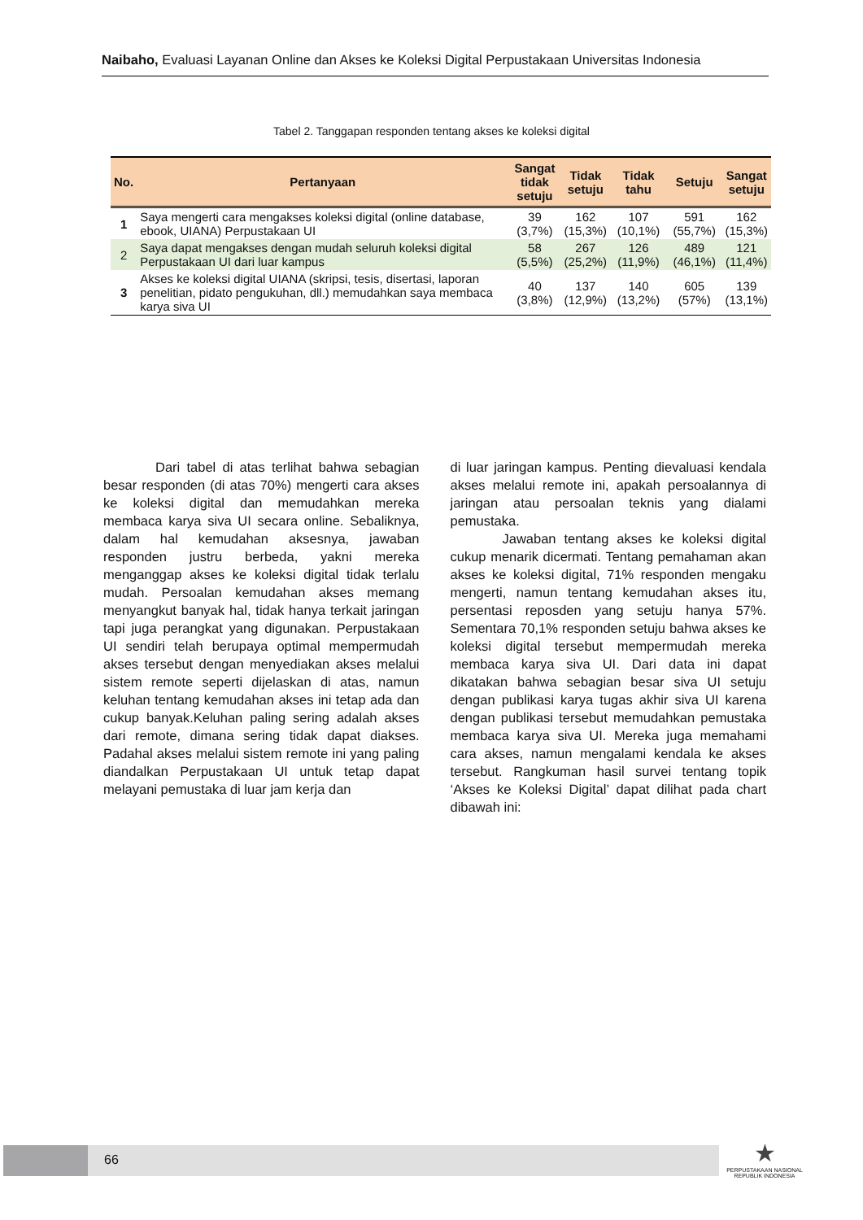Naibaho, Evaluasi Layanan Online dan Akses ke Koleksi Digital Perpustakaan Universitas Indonesia
Tabel 2. Tanggapan responden tentang akses ke koleksi digital
| No. | Pertanyaan | Sangat tidak setuju | Tidak setuju | Tidak tahu | Setuju | Sangat setuju |
| --- | --- | --- | --- | --- | --- | --- |
| 1 | Saya mengerti cara mengakses koleksi digital (online database, ebook, UIANA) Perpustakaan UI | 39 (3,7%) | 162 (15,3%) | 107 (10,1%) | 591 (55,7%) | 162 (15,3%) |
| 2 | Saya dapat mengakses dengan mudah seluruh koleksi digital Perpustakaan UI dari luar kampus | 58 (5,5%) | 267 (25,2%) | 126 (11,9%) | 489 (46,1%) | 121 (11,4%) |
| 3 | Akses ke koleksi digital UIANA (skripsi, tesis, disertasi, laporan penelitian, pidato pengukuhan, dll.) memudahkan saya membaca karya siva UI | 40 (3,8%) | 137 (12,9%) | 140 (13,2%) | 605 (57%) | 139 (13,1%) |
Dari tabel di atas terlihat bahwa sebagian besar responden (di atas 70%) mengerti cara akses ke koleksi digital dan memudahkan mereka membaca karya siva UI secara online. Sebaliknya, dalam hal kemudahan aksesnya, jawaban responden justru berbeda, yakni mereka menganggap akses ke koleksi digital tidak terlalu mudah. Persoalan kemudahan akses memang menyangkut banyak hal, tidak hanya terkait jaringan tapi juga perangkat yang digunakan. Perpustakaan UI sendiri telah berupaya optimal mempermudah akses tersebut dengan menyediakan akses melalui sistem remote seperti dijelaskan di atas, namun keluhan tentang kemudahan akses ini tetap ada dan cukup banyak.Keluhan paling sering adalah akses dari remote, dimana sering tidak dapat diakses. Padahal akses melalui sistem remote ini yang paling diandalkan Perpustakaan UI untuk tetap dapat melayani pemustaka di luar jam kerja dan
di luar jaringan kampus. Penting dievaluasi kendala akses melalui remote ini, apakah persoalannya di jaringan atau persoalan teknis yang dialami pemustaka.
Jawaban tentang akses ke koleksi digital cukup menarik dicermati. Tentang pemahaman akan akses ke koleksi digital, 71% responden mengaku mengerti, namun tentang kemudahan akses itu, persentasi reposden yang setuju hanya 57%. Sementara 70,1% responden setuju bahwa akses ke koleksi digital tersebut mempermudah mereka membaca karya siva UI. Dari data ini dapat dikatakan bahwa sebagian besar siva UI setuju dengan publikasi karya tugas akhir siva UI karena dengan publikasi tersebut memudahkan pemustaka membaca karya siva UI. Mereka juga memahami cara akses, namun mengalami kendala ke akses tersebut. Rangkuman hasil survei tentang topik ‘Akses ke Koleksi Digital’ dapat dilihat pada chart dibawah ini:
66
★
PERPUSTAKAAN NASIONAL
REPUBLIK INDONESIA